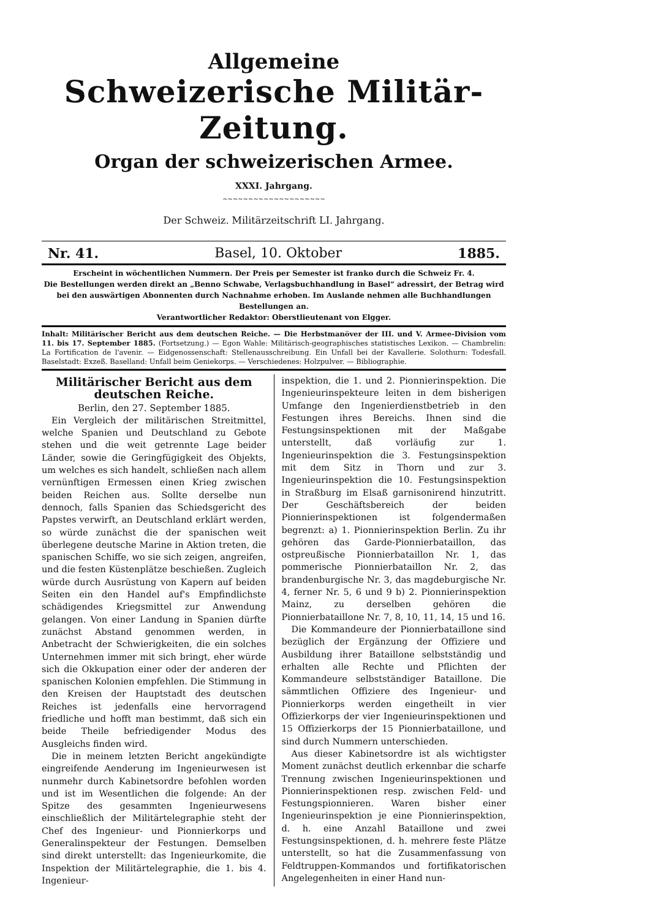Allgemeine
Schweizerische Militär-Zeitung.
Organ der schweizerischen Armee.
XXXI. Jahrgang.
~~~~~~~~~~~~~~~~~~~~
Der Schweiz. Militärzeitschrift LI. Jahrgang.
Nr. 41. Basel, 10. Oktober 1885.
Erscheint in wöchentlichen Nummern. Der Preis per Semester ist franko durch die Schweiz Fr. 4.
Die Bestellungen werden direkt an „Benno Schwabe, Verlagsbuchhandlung in Basel“ adressirt, der Betrag wird bei den auswärtigen Abonnenten durch Nachnahme erhoben. Im Auslande nehmen alle Buchhandlungen Bestellungen an.
Verantwortlicher Redaktor: Oberstlieutenant von Elgger.
Inhalt: Militärischer Bericht aus dem deutschen Reiche. — Die Herbstmanöver der III. und V. Armee-Division vom 11. bis 17. September 1885. (Fortsetzung.) — Egon Wahle: Militärisch-geographisches statistisches Lexikon. — Chambrelin: La Fortification de l'avenir. — Eidgenossenschaft: Stellenausschreibung. Ein Unfall bei der Kavallerie. Solothurn: Todesfall. Baselstadt: Exzeß. Baselland: Unfall beim Geniekorps. — Verschiedenes: Holzpulver. — Bibliographie.
Militärischer Bericht aus dem deutschen Reiche.
Berlin, den 27. September 1885.
Ein Vergleich der militärischen Streitmittel, welche Spanien und Deutschland zu Gebote stehen und die weit getrennte Lage beider Länder, sowie die Geringfügigkeit des Objekts, um welches es sich handelt, schließen nach allem vernünftigen Ermessen einen Krieg zwischen beiden Reichen aus. Sollte derselbe nun dennoch, falls Spanien das Schiedsgericht des Papstes verwirft, an Deutschland erklärt werden, so würde zunächst die der spanischen weit überlegene deutsche Marine in Aktion treten, die spanischen Schiffe, wo sie sich zeigen, angreifen, und die festen Küstenplätze beschießen. Zugleich würde durch Ausrüstung von Kapern auf beiden Seiten ein den Handel auf's Empfindlichste schädigendes Kriegsmittel zur Anwendung gelangen. Von einer Landung in Spanien dürfte zunächst Abstand genommen werden, in Anbetracht der Schwierigkeiten, die ein solches Unternehmen immer mit sich bringt, eher würde sich die Okkupation einer oder der anderen der spanischen Kolonien empfehlen. Die Stimmung in den Kreisen der Hauptstadt des deutschen Reiches ist jedenfalls eine hervorragend friedliche und hofft man bestimmt, daß sich ein beide Theile befriedigender Modus des Ausgleichs finden wird.
Die in meinem letzten Bericht angekündigte eingreifende Aenderung im Ingenieurwesen ist nunmehr durch Kabinetsordre befohlen worden und ist im Wesentlichen die folgende: An der Spitze des gesammten Ingenieurwesens einschließlich der Militärtelegraphie steht der Chef des Ingenieur- und Pionnierkorps und Generalinspekteur der Festungen. Demselben sind direkt unterstellt: das Ingenieurkomite, die Inspektion der Militärtelegraphie, die 1. bis 4. Ingenieur-
inspektion, die 1. und 2. Pionnierinspektion. Die Ingenieurinspekteure leiten in dem bisherigen Umfange den Ingenierdienstbetrieb in den Festungen ihres Bereichs. Ihnen sind die Festungsinspektionen mit der Maßgabe unterstellt, daß vorläufig zur 1. Ingenieurinspektion die 3. Festungsinspektion mit dem Sitz in Thorn und zur 3. Ingenieurinspektion die 10. Festungsinspektion in Straßburg im Elsaß garnisonirend hinzutritt. Der Geschäftsbereich der beiden Pionnierinspektionen ist folgendermaßen begrenzt: a) 1. Pionnierinspektion Berlin. Zu ihr gehören das Garde-Pionnierbataillon, das ostpreußische Pionnierbataillon Nr. 1, das pommerische Pionnierbataillon Nr. 2, das brandenburgische Nr. 3, das magdeburgische Nr. 4, ferner Nr. 5, 6 und 9 b) 2. Pionnierinspektion Mainz, zu derselben gehören die Pionnierbataillone Nr. 7, 8, 10, 11, 14, 15 und 16.
Die Kommandeure der Pionnierbataillone sind bezüglich der Ergänzung der Offiziere und Ausbildung ihrer Bataillone selbstständig und erhalten alle Rechte und Pflichten der Kommandeure selbstständiger Bataillone. Die sämmtlichen Offiziere des Ingenieur- und Pionnierkorps werden eingetheilt in vier Offizierkorps der vier Ingenieurinspektionen und 15 Offizierkorps der 15 Pionnierbataillone, und sind durch Nummern unterschieden.
Aus dieser Kabinetsordre ist als wichtigster Moment zunächst deutlich erkennbar die scharfe Trennung zwischen Ingenieurinspektionen und Pionnierinspektionen resp. zwischen Feld- und Festungspionnieren. Waren bisher einer Ingenieurinspektion je eine Pionnierinspektion, d. h. eine Anzahl Bataillone und zwei Festungsinspektionen, d. h. mehrere feste Plätze unterstellt, so hat die Zusammenfassung von Feldtruppen-Kommandos und fortifikatorischen Angelegenheiten in einer Hand nun-